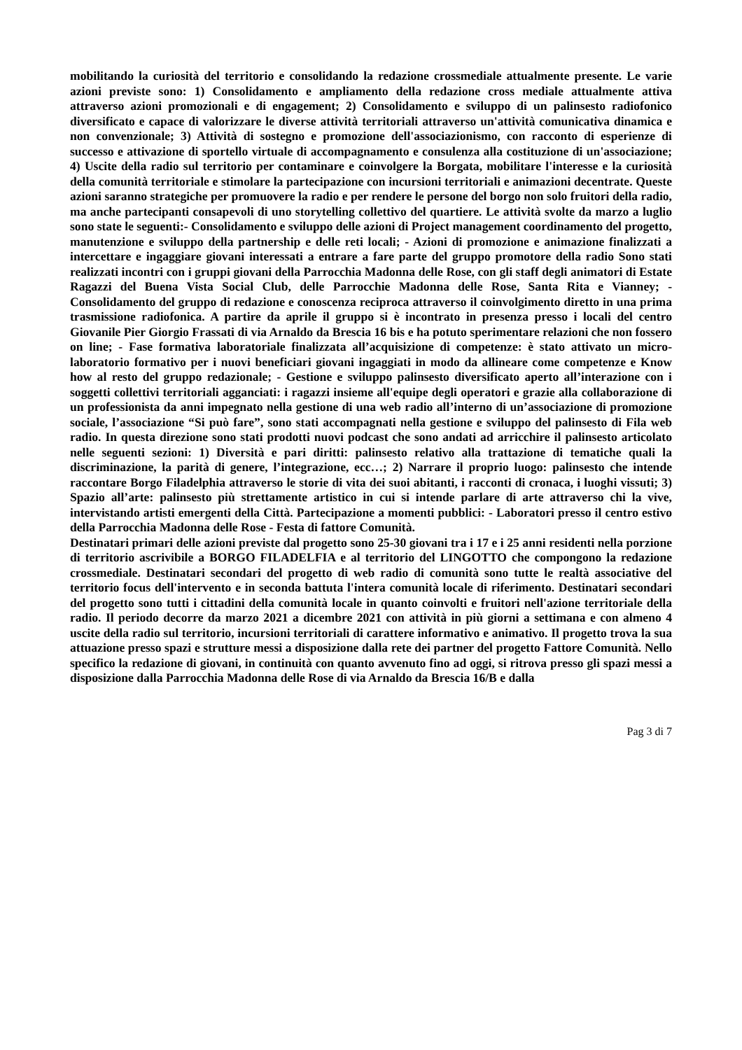mobilitando la curiosità del territorio e consolidando la redazione crossmediale attualmente presente. Le varie azioni previste sono: 1) Consolidamento e ampliamento della redazione cross mediale attualmente attiva attraverso azioni promozionali e di engagement; 2) Consolidamento e sviluppo di un palinsesto radiofonico diversificato e capace di valorizzare le diverse attività territoriali attraverso un'attività comunicativa dinamica e non convenzionale; 3) Attività di sostegno e promozione dell'associazionismo, con racconto di esperienze di successo e attivazione di sportello virtuale di accompagnamento e consulenza alla costituzione di un'associazione; 4) Uscite della radio sul territorio per contaminare e coinvolgere la Borgata, mobilitare l'interesse e la curiosità della comunità territoriale e stimolare la partecipazione con incursioni territoriali e animazioni decentrate. Queste azioni saranno strategiche per promuovere la radio e per rendere le persone del borgo non solo fruitori della radio, ma anche partecipanti consapevoli di uno storytelling collettivo del quartiere. Le attività svolte da marzo a luglio sono state le seguenti:- Consolidamento e sviluppo delle azioni di Project management coordinamento del progetto, manutenzione e sviluppo della partnership e delle reti locali; - Azioni di promozione e animazione finalizzati a intercettare e ingaggiare giovani interessati a entrare a fare parte del gruppo promotore della radio Sono stati realizzati incontri con i gruppi giovani della Parrocchia Madonna delle Rose, con gli staff degli animatori di Estate Ragazzi del Buena Vista Social Club, delle Parrocchie Madonna delle Rose, Santa Rita e Vianney; - Consolidamento del gruppo di redazione e conoscenza reciproca attraverso il coinvolgimento diretto in una prima trasmissione radiofonica. A partire da aprile il gruppo si è incontrato in presenza presso i locali del centro Giovanile Pier Giorgio Frassati di via Arnaldo da Brescia 16 bis e ha potuto sperimentare relazioni che non fossero on line; - Fase formativa laboratoriale finalizzata all’acquisizione di competenze: è stato attivato un micro-laboratorio formativo per i nuovi beneficiari giovani ingaggiati in modo da allineare come competenze e Know how al resto del gruppo redazionale; - Gestione e sviluppo palinsesto diversificato aperto all’interazione con i soggetti collettivi territoriali agganciati: i ragazzi insieme all'equipe degli operatori e grazie alla collaborazione di un professionista da anni impegnato nella gestione di una web radio all’interno di un’associazione di promozione sociale, l’associazione “Si può fare”, sono stati accompagnati nella gestione e sviluppo del palinsesto di Fila web radio. In questa direzione sono stati prodotti nuovi podcast che sono andati ad arricchire il palinsesto articolato nelle seguenti sezioni: 1) Diversità e pari diritti: palinsesto relativo alla trattazione di tematiche quali la discriminazione, la parità di genere, l’integrazione, ecc…; 2) Narrare il proprio luogo: palinsesto che intende raccontare Borgo Filadelphia attraverso le storie di vita dei suoi abitanti, i racconti di cronaca, i luoghi vissuti; 3) Spazio all’arte: palinsesto più strettamente artistico in cui si intende parlare di arte attraverso chi la vive, intervistando artisti emergenti della Città. Partecipazione a momenti pubblici: - Laboratori presso il centro estivo della Parrocchia Madonna delle Rose - Festa di fattore Comunità.
Destinatari primari delle azioni previste dal progetto sono 25-30 giovani tra i 17 e i 25 anni residenti nella porzione di territorio ascrivibile a BORGO FILADELFIA e al territorio del LINGOTTO che compongono la redazione crossmediale. Destinatari secondari del progetto di web radio di comunità sono tutte le realtà associative del territorio focus dell'intervento e in seconda battuta l'intera comunità locale di riferimento. Destinatari secondari del progetto sono tutti i cittadini della comunità locale in quanto coinvolti e fruitori nell'azione territoriale della radio. Il periodo decorre da marzo 2021 a dicembre 2021 con attività in più giorni a settimana e con almeno 4 uscite della radio sul territorio, incursioni territoriali di carattere informativo e animativo. Il progetto trova la sua attuazione presso spazi e strutture messi a disposizione dalla rete dei partner del progetto Fattore Comunità. Nello specifico la redazione di giovani, in continuità con quanto avvenuto fino ad oggi, si ritrova presso gli spazi messi a disposizione dalla Parrocchia Madonna delle Rose di via Arnaldo da Brescia 16/B e dalla
Pag 3 di 7